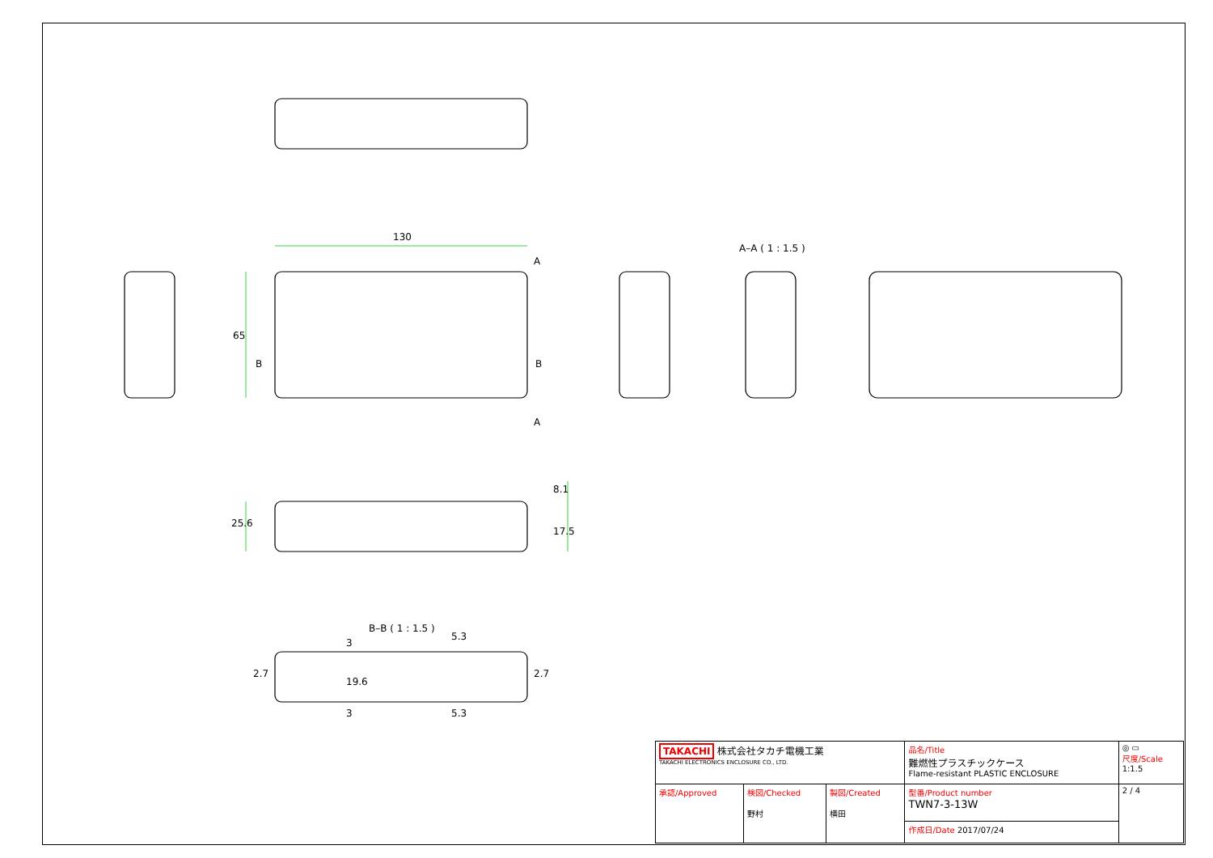130
65
A
A
B B
A–A ( 1 : 1.5 )
25.6
8.1
17.5
B–B ( 1 : 1.5 )
3
5.3
2.7 2.7
19.6
3 5.3
| TAKACHI 株式会社タカチ電機工業 TAKACHI ELECTRONICS ENCLOSURE CO., LTD. | | | 品名/Title 難燃性プラスチックケース Flame-resistant PLASTIC ENCLOSURE | ◎ ▭ 尺度/Scale 1:1.5 |
| 承認/Approved | 検図/Checked 野村 | 製図/Created 横田 | 型番/Product number TWN7-3-13W | 2 / 4 |
| | | | 作成日/Date 2017/07/24 | |